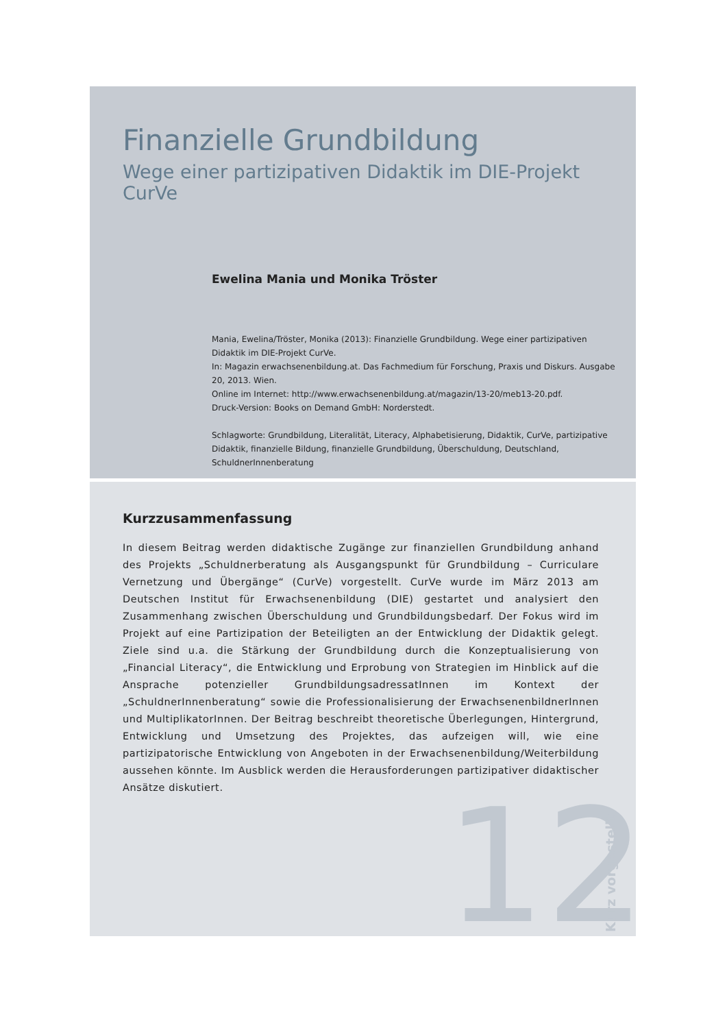Finanzielle Grundbildung
Wege einer partizipativen Didaktik im DIE-Projekt CurVe
Ewelina Mania und Monika Tröster
Mania, Ewelina/Tröster, Monika (2013): Finanzielle Grundbildung. Wege einer partizipativen Didaktik im DIE-Projekt CurVe.
In: Magazin erwachsenenbildung.at. Das Fachmedium für Forschung, Praxis und Diskurs. Ausgabe 20, 2013. Wien.
Online im Internet: http://www.erwachsenenbildung.at/magazin/13-20/meb13-20.pdf.
Druck-Version: Books on Demand GmbH: Norderstedt.
Schlagworte: Grundbildung, Literalität, Literacy, Alphabetisierung, Didaktik, CurVe, partizipative Didaktik, finanzielle Bildung, finanzielle Grundbildung, Überschuldung, Deutschland, SchuldnerInnenberatung
Kurzzusammenfassung
In diesem Beitrag werden didaktische Zugänge zur finanziellen Grundbildung anhand des Projekts „Schuldnerberatung als Ausgangspunkt für Grundbildung – Curriculare Vernetzung und Übergänge“ (CurVe) vorgestellt. CurVe wurde im März 2013 am Deutschen Institut für Erwachsenenbildung (DIE) gestartet und analysiert den Zusammenhang zwischen Überschuldung und Grundbildungsbedarf. Der Fokus wird im Projekt auf eine Partizipation der Beteiligten an der Entwicklung der Didaktik gelegt. Ziele sind u.a. die Stärkung der Grundbildung durch die Konzeptualisierung von „Financial Literacy“, die Entwicklung und Erprobung von Strategien im Hinblick auf die Ansprache potenzieller Grundbildungsadressat­Innen im Kontext der „SchuldnerInnenberatung“ sowie die Professionalisierung der ErwachsenenbildnerInnen und MultiplikatorInnen. Der Beitrag beschreibt theoretische Überlegungen, Hintergrund, Entwicklung und Umsetzung des Projektes, das aufzeigen will, wie eine partizipatorische Entwicklung von Angeboten in der Erwachsenenbildung/Weiterbildung aussehen könnte. Im Ausblick werden die Herausforderungen partizipativer didaktischer Ansätze diskutiert.
12 Kurz vorgestellt